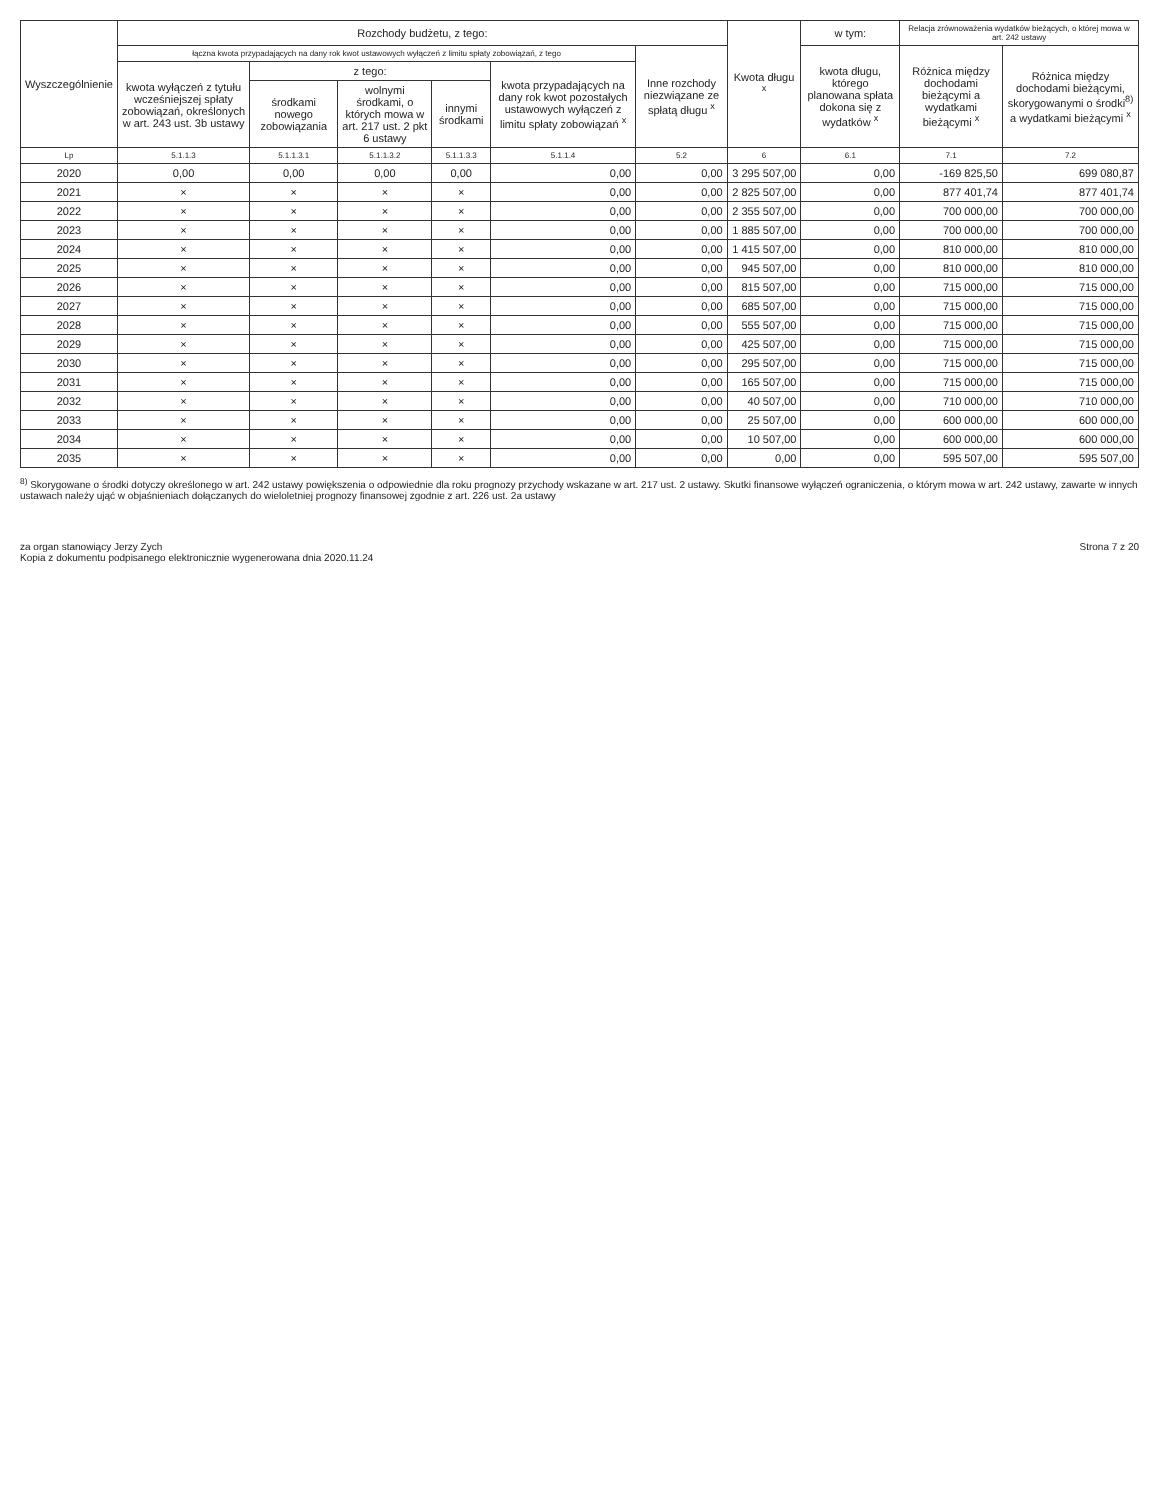| Wyszczególnienie | Rozchody budżetu, z tego: | | | | | | Kwota długu <sup>x</sup> | w tym: | Relacja zrównoważenia wydatków bieżących, o której mowa w art. 242 ustawy | |
| --- | --- | --- | --- | --- | --- | --- | --- | --- | --- | --- |
| | łączna kwota przypadających na dany rok kwot ustawowych wyłączeń z limitu spłaty zobowiązań, z tego | | | | | Inne rozchody niezwiązane ze spłatą długu <sup>x</sup> | | kwota długu, którego planowana spłata dokona się z wydatków <sup>x</sup> | Różnica między dochodami bieżącymi a wydatkami bieżącymi <sup>x</sup> | Różnica między dochodami bieżącymi, skorygowanymi o środki<sup>8)</sup> a wydatkami bieżącymi <sup>x</sup> |
| | kwota wyłączeń z tytułu wcześniejszej spłaty zobowiązań, określonych w art. 243 ust. 3b ustawy | z tego: | | | kwota przypadających na dany rok kwot pozostałych ustawowych wyłączeń z limitu spłaty zobowiązań <sup>x</sup> | | | | | |
| | | środkami nowego zobowiązania | wolnymi środkami, o których mowa w art. 217 ust. 2 pkt 6 ustawy | innymi środkami | | | | | | |
| Lp | 5.1.1.3 | 5.1.1.3.1 | 5.1.1.3.2 | 5.1.1.3.3 | 5.1.1.4 | 5.2 | 6 | 6.1 | 7.1 | 7.2 |
| 2020 | 0,00 | 0,00 | 0,00 | 0,00 | 0,00 | 0,00 | 3 295 507,00 | 0,00 | -169 825,50 | 699 080,87 |
| 2021 | × | × | × | × | 0,00 | 0,00 | 2 825 507,00 | 0,00 | 877 401,74 | 877 401,74 |
| 2022 | × | × | × | × | 0,00 | 0,00 | 2 355 507,00 | 0,00 | 700 000,00 | 700 000,00 |
| 2023 | × | × | × | × | 0,00 | 0,00 | 1 885 507,00 | 0,00 | 700 000,00 | 700 000,00 |
| 2024 | × | × | × | × | 0,00 | 0,00 | 1 415 507,00 | 0,00 | 810 000,00 | 810 000,00 |
| 2025 | × | × | × | × | 0,00 | 0,00 | 945 507,00 | 0,00 | 810 000,00 | 810 000,00 |
| 2026 | × | × | × | × | 0,00 | 0,00 | 815 507,00 | 0,00 | 715 000,00 | 715 000,00 |
| 2027 | × | × | × | × | 0,00 | 0,00 | 685 507,00 | 0,00 | 715 000,00 | 715 000,00 |
| 2028 | × | × | × | × | 0,00 | 0,00 | 555 507,00 | 0,00 | 715 000,00 | 715 000,00 |
| 2029 | × | × | × | × | 0,00 | 0,00 | 425 507,00 | 0,00 | 715 000,00 | 715 000,00 |
| 2030 | × | × | × | × | 0,00 | 0,00 | 295 507,00 | 0,00 | 715 000,00 | 715 000,00 |
| 2031 | × | × | × | × | 0,00 | 0,00 | 165 507,00 | 0,00 | 715 000,00 | 715 000,00 |
| 2032 | × | × | × | × | 0,00 | 0,00 | 40 507,00 | 0,00 | 710 000,00 | 710 000,00 |
| 2033 | × | × | × | × | 0,00 | 0,00 | 25 507,00 | 0,00 | 600 000,00 | 600 000,00 |
| 2034 | × | × | × | × | 0,00 | 0,00 | 10 507,00 | 0,00 | 600 000,00 | 600 000,00 |
| 2035 | × | × | × | × | 0,00 | 0,00 | 0,00 | 0,00 | 595 507,00 | 595 507,00 |
<sup>8)</sup> Skorygowane o środki dotyczy określonego w art. 242 ustawy powiększenia o odpowiednie dla roku prognozy przychody wskazane w art. 217 ust. 2 ustawy. Skutki finansowe wyłączeń ograniczenia, o którym mowa w art. 242 ustawy, zawarte w innych ustawach należy ująć w objaśnieniach dołączanych do wieloletniej prognozy finansowej zgodnie z art. 226 ust. 2a ustawy
za organ stanowiący Jerzy Zych
Kopia z dokumentu podpisanego elektronicznie wygenerowana dnia 2020.11.24
Strona 7 z 20